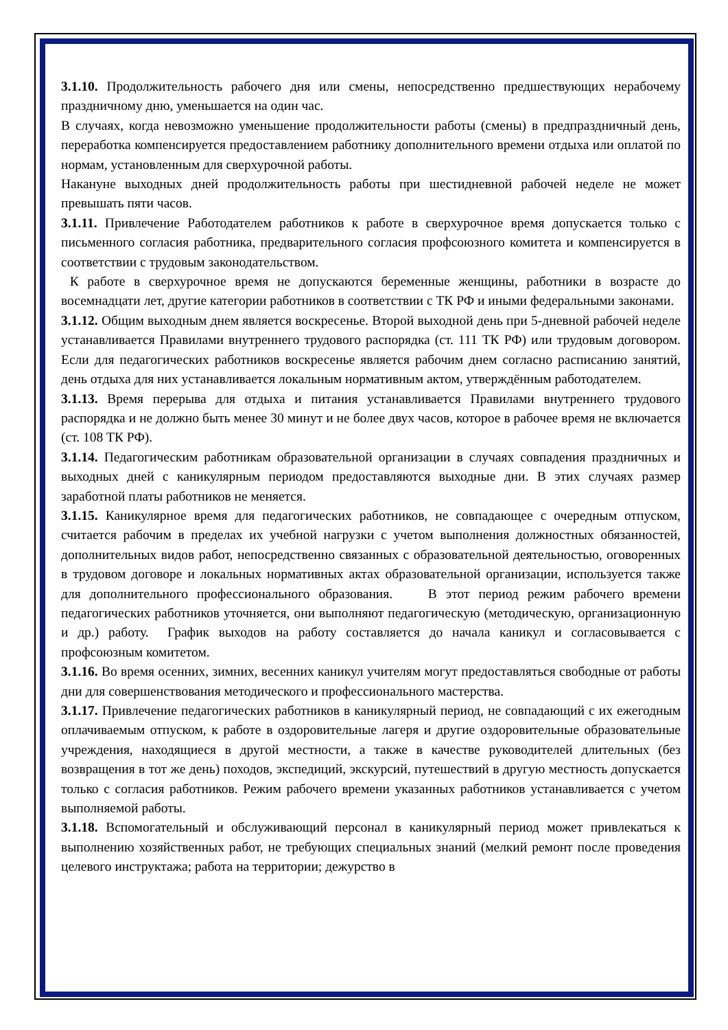3.1.10. Продолжительность рабочего дня или смены, непосредственно предшествующих нерабочему праздничному дню, уменьшается на один час.
В случаях, когда невозможно уменьшение продолжительности работы (смены) в предпраздничный день, переработка компенсируется предоставлением работнику дополнительного времени отдыха или оплатой по нормам, установленным для сверхурочной работы.
Накануне выходных дней продолжительность работы при шестидневной рабочей неделе не может превышать пяти часов.
3.1.11. Привлечение Работодателем работников к работе в сверхурочное время допускается только с письменного согласия работника, предварительного согласия профсоюзного комитета и компенсируется в соответствии с трудовым законодательством.
К работе в сверхурочное время не допускаются беременные женщины, работники в возрасте до восемнадцати лет, другие категории работников в соответствии с ТК РФ и иными федеральными законами.
3.1.12. Общим выходным днем является воскресенье. Второй выходной день при 5-дневной рабочей неделе устанавливается Правилами внутреннего трудового распорядка (ст. 111 ТК РФ) или трудовым договором. Если для педагогических работников воскресенье является рабочим днем согласно расписанию занятий, день отдыха для них устанавливается локальным нормативным актом, утверждённым работодателем.
3.1.13. Время перерыва для отдыха и питания устанавливается Правилами внутреннего трудового распорядка и не должно быть менее 30 минут и не более двух часов, которое в рабочее время не включается (ст. 108 ТК РФ).
3.1.14. Педагогическим работникам образовательной организации в случаях совпадения праздничных и выходных дней с каникулярным периодом предоставляются выходные дни. В этих случаях размер заработной платы работников не меняется.
3.1.15. Каникулярное время для педагогических работников, не совпадающее с очередным отпуском, считается рабочим в пределах их учебной нагрузки с учетом выполнения должностных обязанностей, дополнительных видов работ, непосредственно связанных с образовательной деятельностью, оговоренных в трудовом договоре и локальных нормативных актах образовательной организации, используется также для дополнительного профессионального образования. В этот период режим рабочего времени педагогических работников уточняется, они выполняют педагогическую (методическую, организационную и др.) работу. График выходов на работу составляется до начала каникул и согласовывается с профсоюзным комитетом.
3.1.16. Во время осенних, зимних, весенних каникул учителям могут предоставляться свободные от работы дни для совершенствования методического и профессионального мастерства.
3.1.17. Привлечение педагогических работников в каникулярный период, не совпадающий с их ежегодным оплачиваемым отпуском, к работе в оздоровительные лагеря и другие оздоровительные образовательные учреждения, находящиеся в другой местности, а также в качестве руководителей длительных (без возвращения в тот же день) походов, экспедиций, экскурсий, путешествий в другую местность допускается только с согласия работников. Режим рабочего времени указанных работников устанавливается с учетом выполняемой работы.
3.1.18. Вспомогательный и обслуживающий персонал в каникулярный период может привлекаться к выполнению хозяйственных работ, не требующих специальных знаний (мелкий ремонт после проведения целевого инструктажа; работа на территории; дежурство в